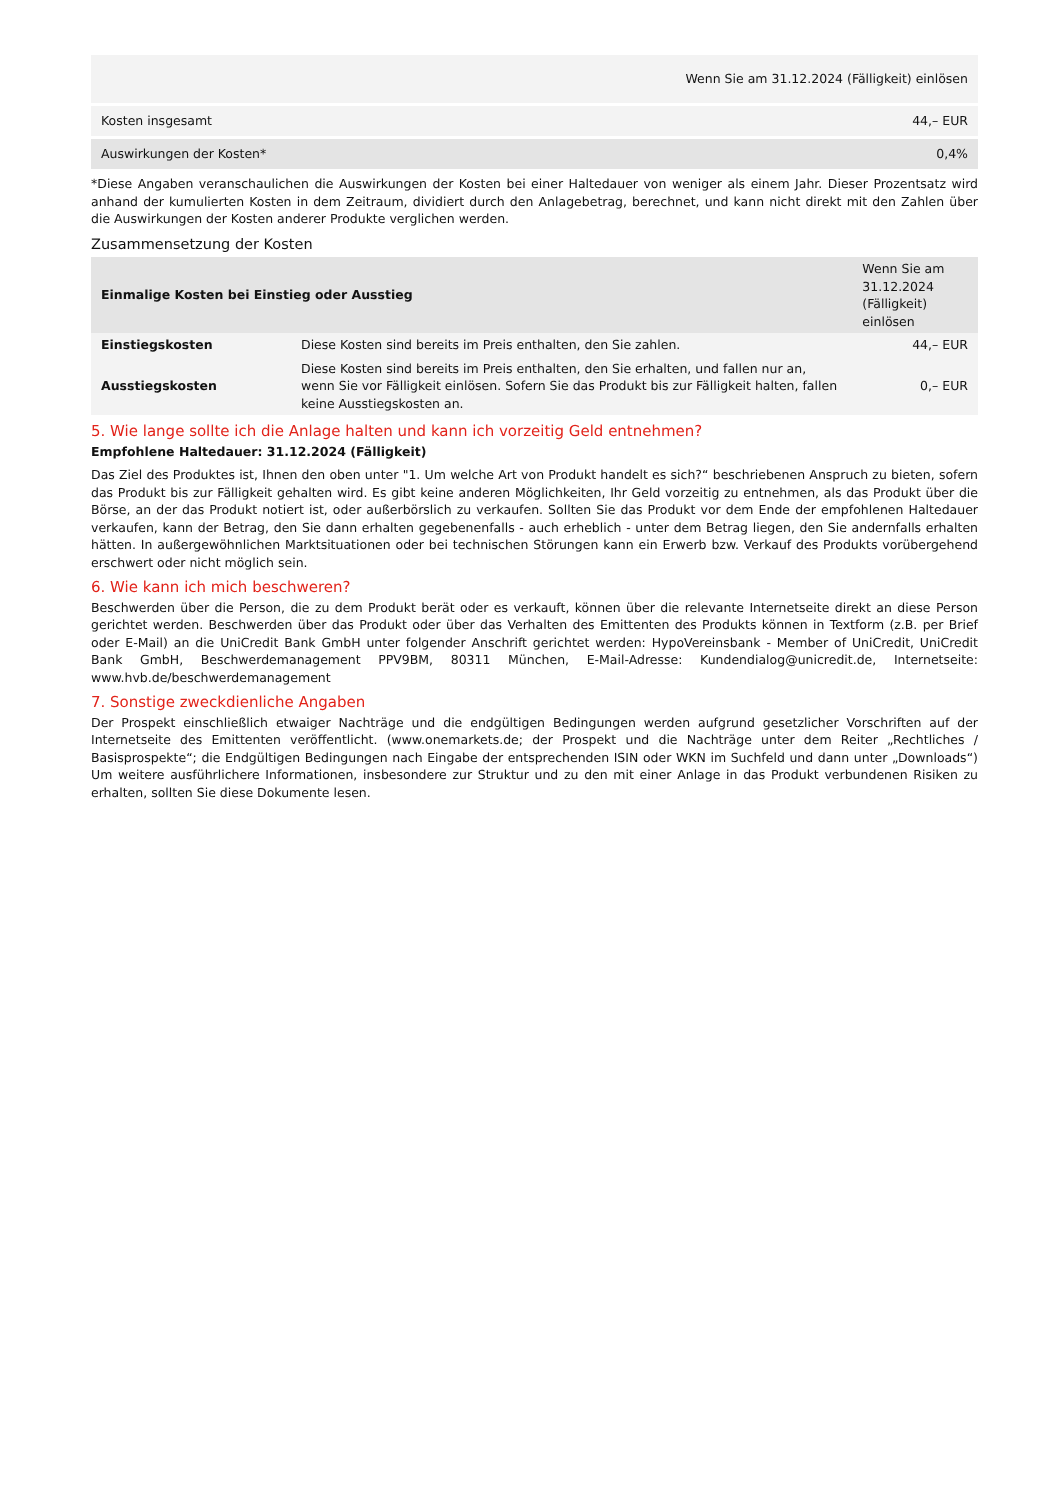| Wenn Sie am 31.12.2024 (Fälligkeit) einlösen | |
| --- | --- |
| Kosten insgesamt | 44,– EUR |
| Auswirkungen der Kosten* | 0,4% |
*Diese Angaben veranschaulichen die Auswirkungen der Kosten bei einer Haltedauer von weniger als einem Jahr. Dieser Prozentsatz wird anhand der kumulierten Kosten in dem Zeitraum, dividiert durch den Anlagebetrag, berechnet, und kann nicht direkt mit den Zahlen über die Auswirkungen der Kosten anderer Produkte verglichen werden.
Zusammensetzung der Kosten
| Einmalige Kosten bei Einstieg oder Ausstieg | | Wenn Sie am 31.12.2024 (Fälligkeit) einlösen |
| --- | --- | --- |
| Einstiegskosten | Diese Kosten sind bereits im Preis enthalten, den Sie zahlen. | 44,– EUR |
| Ausstiegskosten | Diese Kosten sind bereits im Preis enthalten, den Sie erhalten, und fallen nur an, wenn Sie vor Fälligkeit einlösen. Sofern Sie das Produkt bis zur Fälligkeit halten, fallen keine Ausstiegskosten an. | 0,– EUR |
5. Wie lange sollte ich die Anlage halten und kann ich vorzeitig Geld entnehmen?
Empfohlene Haltedauer: 31.12.2024 (Fälligkeit)
Das Ziel des Produktes ist, Ihnen den oben unter "1. Um welche Art von Produkt handelt es sich?“ beschriebenen Anspruch zu bieten, sofern das Produkt bis zur Fälligkeit gehalten wird. Es gibt keine anderen Möglichkeiten, Ihr Geld vorzeitig zu entnehmen, als das Produkt über die Börse, an der das Produkt notiert ist, oder außerbörslich zu verkaufen. Sollten Sie das Produkt vor dem Ende der empfohlenen Haltedauer verkaufen, kann der Betrag, den Sie dann erhalten gegebenenfalls - auch erheblich - unter dem Betrag liegen, den Sie andernfalls erhalten hätten. In außergewöhnlichen Marktsituationen oder bei technischen Störungen kann ein Erwerb bzw. Verkauf des Produkts vorübergehend erschwert oder nicht möglich sein.
6. Wie kann ich mich beschweren?
Beschwerden über die Person, die zu dem Produkt berät oder es verkauft, können über die relevante Internetseite direkt an diese Person gerichtet werden. Beschwerden über das Produkt oder über das Verhalten des Emittenten des Produkts können in Textform (z.B. per Brief oder E-Mail) an die UniCredit Bank GmbH unter folgender Anschrift gerichtet werden: HypoVereinsbank - Member of UniCredit, UniCredit Bank GmbH, Beschwerdemanagement PPV9BM, 80311 München, E-Mail-Adresse: Kundendialog@unicredit.de, Internetseite: www.hvb.de/beschwerdemanagement
7. Sonstige zweckdienliche Angaben
Der Prospekt einschließlich etwaiger Nachträge und die endgültigen Bedingungen werden aufgrund gesetzlicher Vorschriften auf der Internetseite des Emittenten veröffentlicht. (www.onemarkets.de; der Prospekt und die Nachträge unter dem Reiter „Rechtliches / Basisprospekte“; die Endgültigen Bedingungen nach Eingabe der entsprechenden ISIN oder WKN im Suchfeld und dann unter „Downloads“) Um weitere ausführlichere Informationen, insbesondere zur Struktur und zu den mit einer Anlage in das Produkt verbundenen Risiken zu erhalten, sollten Sie diese Dokumente lesen.